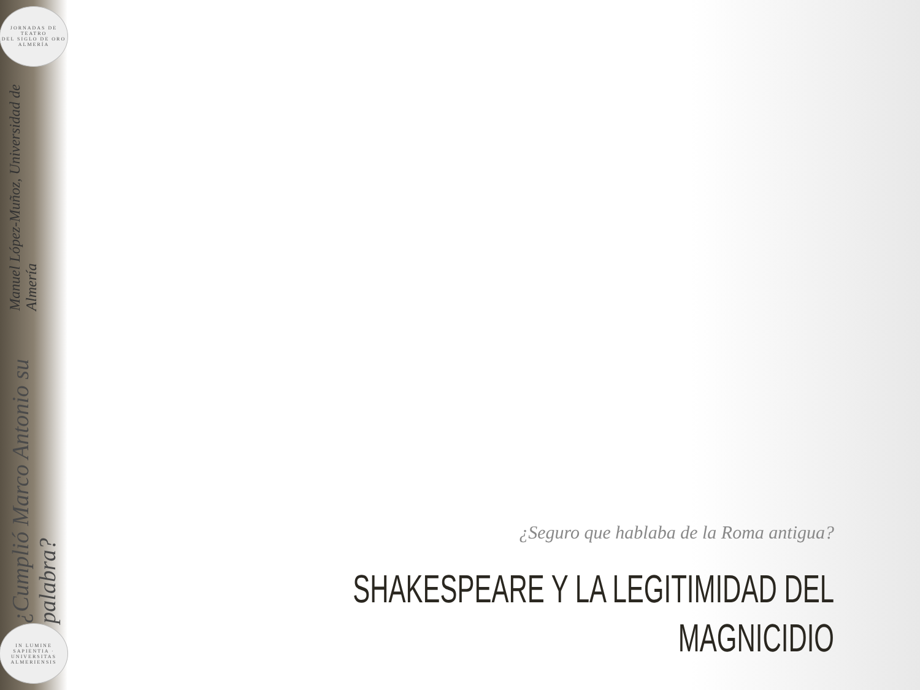JORNADAS DE
TEATRO
DEL SIGLO DE ORO
ALMERÍA
¿Cumplió Marco Antonio su palabra? Manuel López-Muñoz, Universidad de Almería
IN LUMINE SAPIENTIA · UNIVERSITAS ALMERIENSIS
¿Seguro que hablaba de la Roma antigua?
SHAKESPEARE Y LA LEGITIMIDAD DEL
MAGNICIDIO